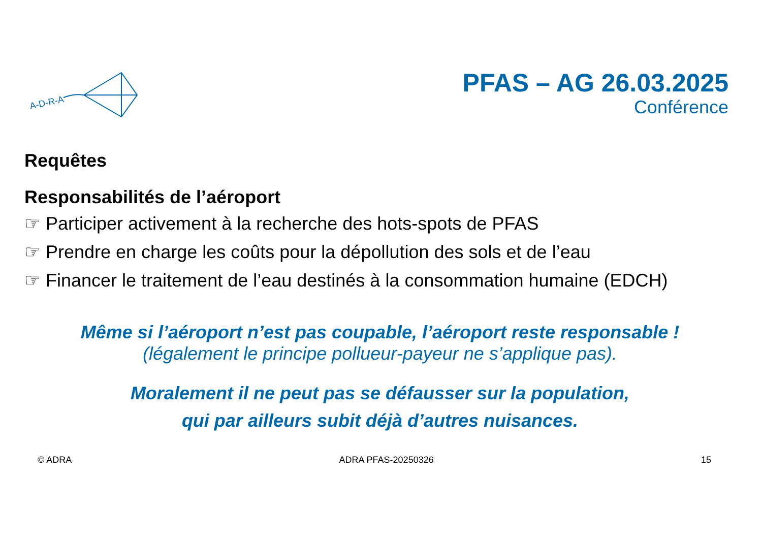A-D-R-A
PFAS – AG 26.03.2025
Conférence
Requêtes
Responsabilités de l’aéroport
☞ Participer activement à la recherche des hots-spots de PFAS
☞ Prendre en charge les coûts pour la dépollution des sols et de l’eau
☞ Financer le traitement de l’eau destinés à la consommation humaine (EDCH)
Même si l’aéroport n’est pas coupable, l’aéroport reste responsable !
(légalement le principe pollueur-payeur ne s’applique pas).
Moralement il ne peut pas se défausser sur la population,
qui par ailleurs subit déjà d’autres nuisances.
© ADRA ADRA PFAS-20250326 15